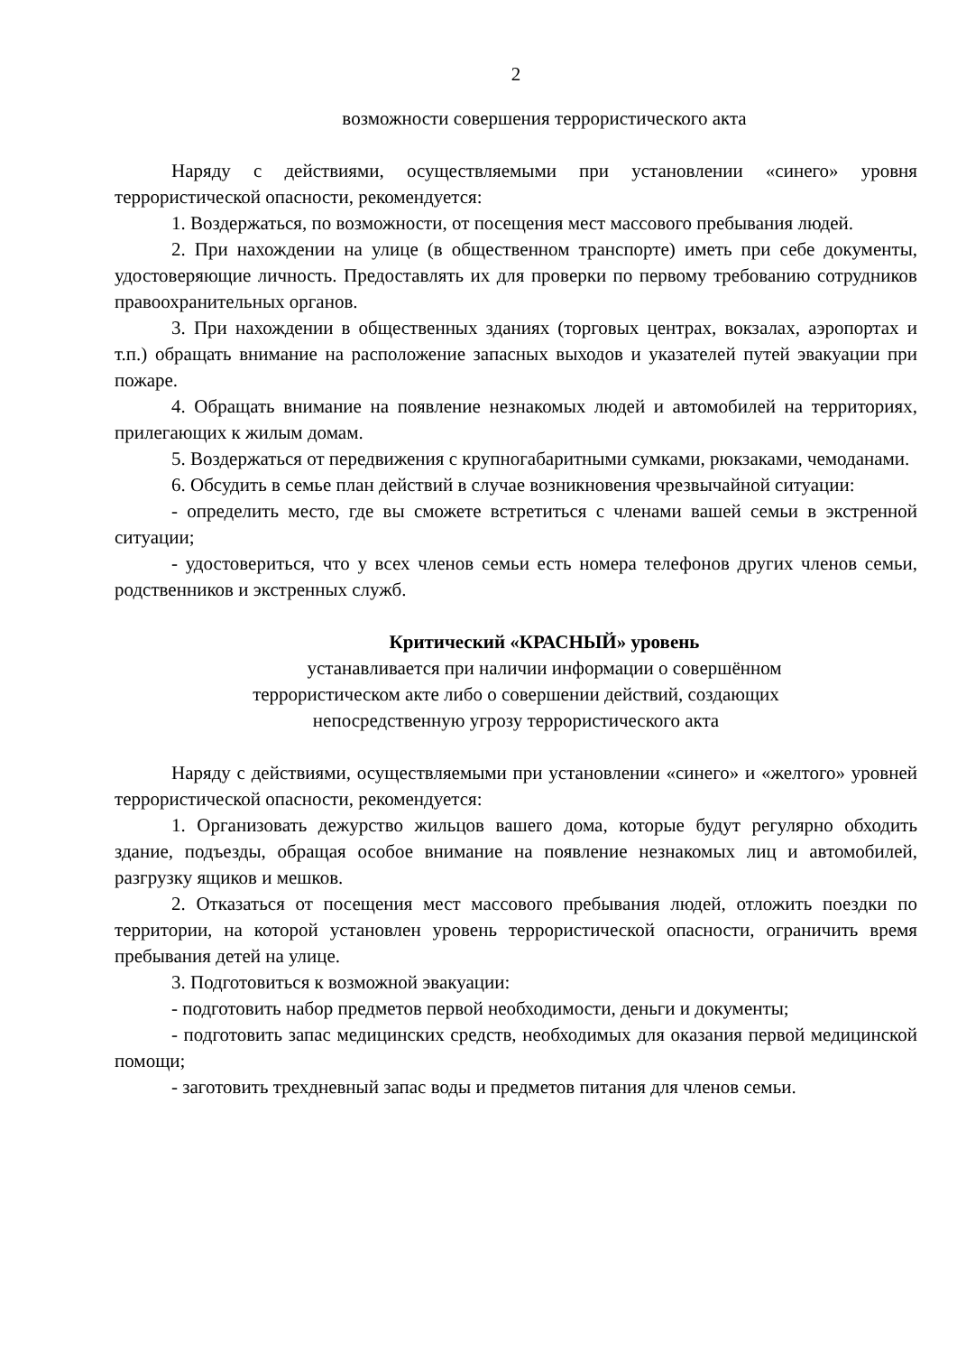2
возможности совершения террористического акта
Наряду с действиями, осуществляемыми при установлении «синего» уровня террористической опасности, рекомендуется:
1. Воздержаться, по возможности, от посещения мест массового пребывания людей.
2. При нахождении на улице (в общественном транспорте) иметь при себе документы, удостоверяющие личность. Предоставлять их для проверки по первому требованию сотрудников правоохранительных органов.
3. При нахождении в общественных зданиях (торговых центрах, вокзалах, аэропортах и т.п.) обращать внимание на расположение запасных выходов и указателей путей эвакуации при пожаре.
4. Обращать внимание на появление незнакомых людей и автомобилей на территориях, прилегающих к жилым домам.
5. Воздержаться от передвижения с крупногабаритными сумками, рюкзаками, чемоданами.
6. Обсудить в семье план действий в случае возникновения чрезвычайной ситуации:
- определить место, где вы сможете встретиться с членами вашей семьи в экстренной ситуации;
- удостовериться, что у всех членов семьи есть номера телефонов других членов семьи, родственников и экстренных служб.
Критический «КРАСНЫЙ» уровень
устанавливается при наличии информации о совершённом
террористическом акте либо о совершении действий, создающих
непосредственную угрозу террористического акта
Наряду с действиями, осуществляемыми при установлении «синего» и «желтого» уровней террористической опасности, рекомендуется:
1. Организовать дежурство жильцов вашего дома, которые будут регулярно обходить здание, подъезды, обращая особое внимание на появление незнакомых лиц и автомобилей, разгрузку ящиков и мешков.
2. Отказаться от посещения мест массового пребывания людей, отложить поездки по территории, на которой установлен уровень террористической опасности, ограничить время пребывания детей на улице.
3. Подготовиться к возможной эвакуации:
- подготовить набор предметов первой необходимости, деньги и документы;
- подготовить запас медицинских средств, необходимых для оказания первой медицинской помощи;
- заготовить трехдневный запас воды и предметов питания для членов семьи.